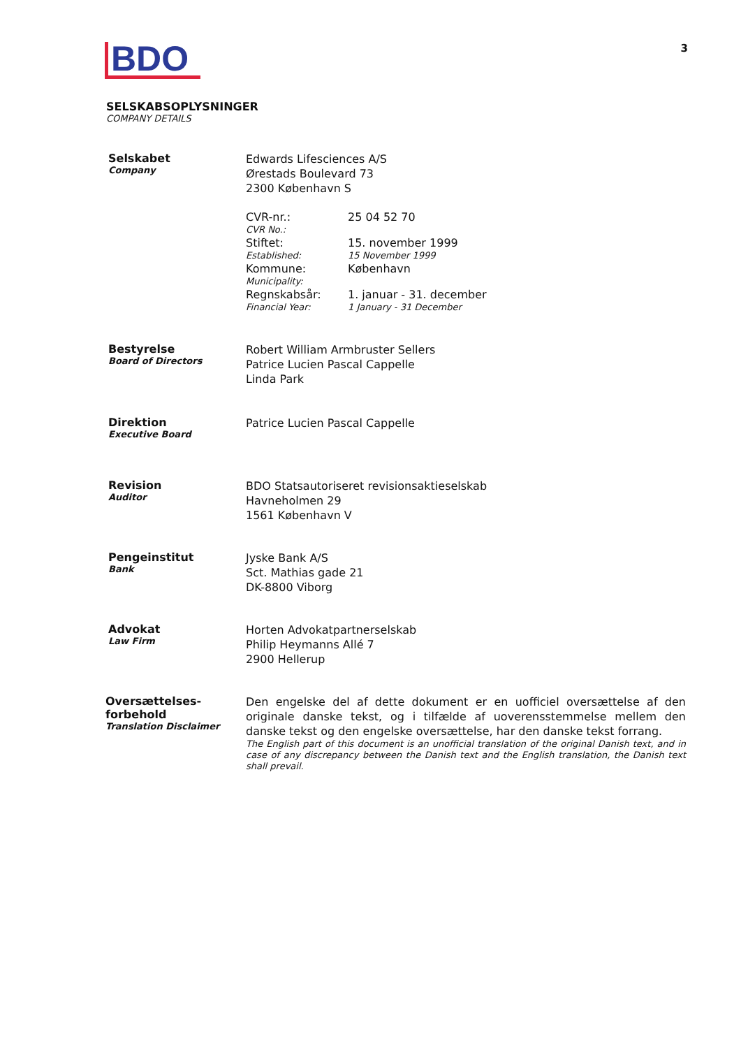BDO
3
SELSKABSOPLYSNINGER
COMPANY DETAILS
Selskabet
Company
Edwards Lifesciences A/S
Ørestads Boulevard 73
2300 København S
CVR-nr.:
CVR No.:
25 04 52 70
Stiftet:
Established:
15. november 1999
15 November 1999
Kommune:
Municipality:
København
Regnskabsår:
Financial Year:
1. januar - 31. december
1 January - 31 December
Bestyrelse
Board of Directors
Robert William Armbruster Sellers
Patrice Lucien Pascal Cappelle
Linda Park
Direktion
Executive Board
Patrice Lucien Pascal Cappelle
Revision
Auditor
BDO Statsautoriseret revisionsaktieselskab
Havneholmen 29
1561 København V
Pengeinstitut
Bank
Jyske Bank A/S
Sct. Mathias gade 21
DK-8800 Viborg
Advokat
Law Firm
Horten Advokatpartnerselskab
Philip Heymanns Allé 7
2900 Hellerup
Oversættelses-
forbehold
Translation Disclaimer
Den engelske del af dette dokument er en uofficiel oversættelse af den originale danske tekst, og i tilfælde af uoverensstemmelse mellem den danske tekst og den engelske oversættelse, har den danske tekst forrang.
The English part of this document is an unofficial translation of the original Danish text, and in case of any discrepancy between the Danish text and the English translation, the Danish text shall prevail.